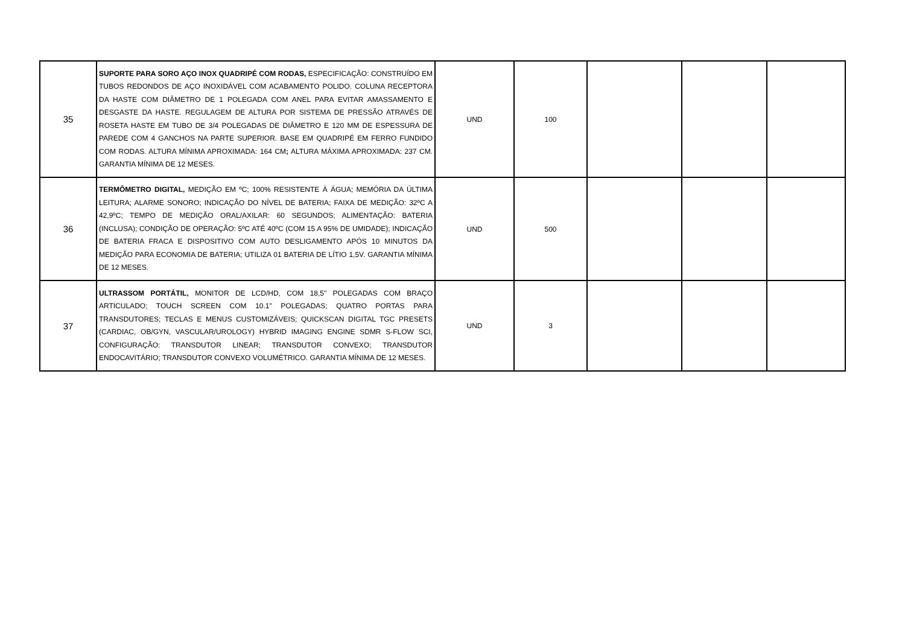| 35 | SUPORTE PARA SORO AÇO INOX QUADRIPÉ COM RODAS, ESPECIFICAÇÃO: CONSTRUÍDO EM TUBOS REDONDOS DE AÇO INOXIDÁVEL COM ACABAMENTO POLIDO. COLUNA RECEPTORA DA HASTE COM DIÂMETRO DE 1 POLEGADA COM ANEL PARA EVITAR AMASSAMENTO E DESGASTE DA HASTE. REGULAGEM DE ALTURA POR SISTEMA DE PRESSÃO ATRAVÉS DE ROSETA HASTE EM TUBO DE 3/4 POLEGADAS DE DIÂMETRO E 120 MM DE ESPESSURA DE PAREDE COM 4 GANCHOS NA PARTE SUPERIOR. BASE EM QUADRIPÉ EM FERRO FUNDIDO COM RODAS. ALTURA MÍNIMA APROXIMADA: 164 CM ; ALTURA MÁXIMA APROXIMADA: 237 CM. GARANTIA MÍNIMA DE 12 MESES. | UND | 100 | | | |
| 36 | TERMÔMETRO DIGITAL, MEDIÇÃO EM ºC; 100% RESISTENTE À ÁGUA; MEMÓRIA DA ÚLTIMA LEITURA; ALARME SONORO; INDICAÇÃO DO NÍVEL DE BATERIA; FAIXA DE MEDIÇÃO: 32ºC A 42,9ºC; TEMPO DE MEDIÇÃO ORAL/AXILAR: 60 SEGUNDOS; ALIMENTAÇÃO: BATERIA (INCLUSA); CONDIÇÃO DE OPERAÇÃO: 5ºC ATÉ 40ºC (COM 15 A 95% DE UMIDADE); INDICAÇÃO DE BATERIA FRACA E DISPOSITIVO COM AUTO DESLIGAMENTO APÓS 10 MINUTOS DA MEDIÇÃO PARA ECONOMIA DE BATERIA; UTILIZA 01 BATERIA DE LÍTIO 1,5V. GARANTIA MÍNIMA DE 12 MESES. | UND | 500 | | | |
| 37 | ULTRASSOM PORTÁTIL, MONITOR DE LCD/HD, COM 18,5" POLEGADAS COM BRAÇO ARTICULADO; TOUCH SCREEN COM 10.1" POLEGADAS; QUATRO PORTAS PARA TRANSDUTORES; TECLAS E MENUS CUSTOMIZÁVEIS; QUICKSCAN DIGITAL TGC PRESETS (CARDIAC, OB/GYN, VASCULAR/UROLOGY) HYBRID IMAGING ENGINE SDMR S-FLOW SCI, CONFIGURAÇÃO: TRANSDUTOR LINEAR; TRANSDUTOR CONVEXO; TRANSDUTOR ENDOCAVITÁRIO; TRANSDUTOR CONVEXO VOLUMÉTRICO. GARANTIA MÍNIMA DE 12 MESES. | UND | 3 | | | |